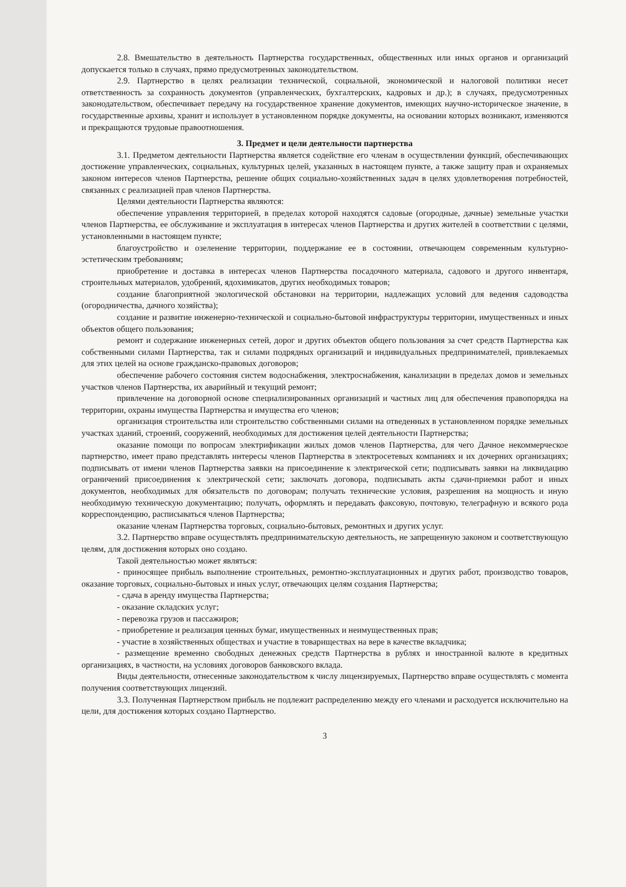2.8. Вмешательство в деятельность Партнерства государственных, общественных или иных органов и организаций допускается только в случаях, прямо предусмотренных законодательством.
2.9. Партнерство в целях реализации технической, социальной, экономической и налоговой политики несет ответственность за сохранность документов (управленческих, бухгалтерских, кадровых и др.); в случаях, предусмотренных законодательством, обеспечивает передачу на государственное хранение документов, имеющих научно-историческое значение, в государственные архивы, хранит и использует в установленном порядке документы, на основании которых возникают, изменяются и прекращаются трудовые правоотношения.
3. Предмет и цели деятельности партнерства
3.1. Предметом деятельности Партнерства является содействие его членам в осуществлении функций, обеспечивающих достижение управленческих, социальных, культурных целей, указанных в настоящем пункте, а также защиту прав и охраняемых законом интересов членов Партнерства, решение общих социально-хозяйственных задач в целях удовлетворения потребностей, связанных с реализацией прав членов Партнерства.
Целями деятельности Партнерства являются:
обеспечение управления территорией, в пределах которой находятся садовые (огородные, дачные) земельные участки членов Партнерства, ее обслуживание и эксплуатация в интересах членов Партнерства и других жителей в соответствии с целями, установленными в настоящем пункте;
благоустройство и озеленение территории, поддержание ее в состоянии, отвечающем современным культурно-эстетическим требованиям;
приобретение и доставка в интересах членов Партнерства посадочного материала, садового и другого инвентаря, строительных материалов, удобрений, ядохимикатов, других необходимых товаров;
создание благоприятной экологической обстановки на территории, надлежащих условий для ведения садоводства (огородничества, дачного хозяйства);
создание и развитие инженерно-технической и социально-бытовой инфраструктуры территории, имущественных и иных объектов общего пользования;
ремонт и содержание инженерных сетей, дорог и других объектов общего пользования за счет средств Партнерства как собственными силами Партнерства, так и силами подрядных организаций и индивидуальных предпринимателей, привлекаемых для этих целей на основе гражданско-правовых договоров;
обеспечение рабочего состояния систем водоснабжения, электроснабжения, канализации в пределах домов и земельных участков членов Партнерства, их аварийный и текущий ремонт;
привлечение на договорной основе специализированных организаций и частных лиц для обеспечения правопорядка на территории, охраны имущества Партнерства и имущества его членов;
организация строительства или строительство собственными силами на отведенных в установленном порядке земельных участках зданий, строений, сооружений, необходимых для достижения целей деятельности Партнерства;
оказание помощи по вопросам электрификации жилых домов членов Партнерства, для чего Дачное некоммерческое партнерство, имеет право представлять интересы членов Партнерства в электросетевых компаниях и их дочерних организациях; подписывать от имени членов Партнерства заявки на присоединение к электрической сети; подписывать заявки на ликвидацию ограничений присоединения к электрической сети; заключать договора, подписывать акты сдачи-приемки работ и иных документов, необходимых для обязательств по договорам; получать технические условия, разрешения на мощность и иную необходимую техническую документацию; получать, оформлять и передавать факсовую, почтовую, телеграфную и всякого рода корреспонденцию, расписываться членов Партнерства;
оказание членам Партнерства торговых, социально-бытовых, ремонтных и других услуг.
3.2. Партнерство вправе осуществлять предпринимательскую деятельность, не запрещенную законом и соответствующую целям, для достижения которых оно создано.
Такой деятельностью может являться:
- приносящее прибыль выполнение строительных, ремонтно-эксплуатационных и других работ, производство товаров, оказание торговых, социально-бытовых и иных услуг, отвечающих целям создания Партнерства;
- сдача в аренду имущества Партнерства;
- оказание складских услуг;
- перевозка грузов и пассажиров;
- приобретение и реализация ценных бумаг, имущественных и неимущественных прав;
- участие в хозяйственных обществах и участие в товариществах на вере в качестве вкладчика;
- размещение временно свободных денежных средств Партнерства в рублях и иностранной валюте в кредитных организациях, в частности, на условиях договоров банковского вклада.
Виды деятельности, отнесенные законодательством к числу лицензируемых, Партнерство вправе осуществлять с момента получения соответствующих лицензий.
3.3. Полученная Партнерством прибыль не подлежит распределению между его членами и расходуется исключительно на цели, для достижения которых создано Партнерство.
3